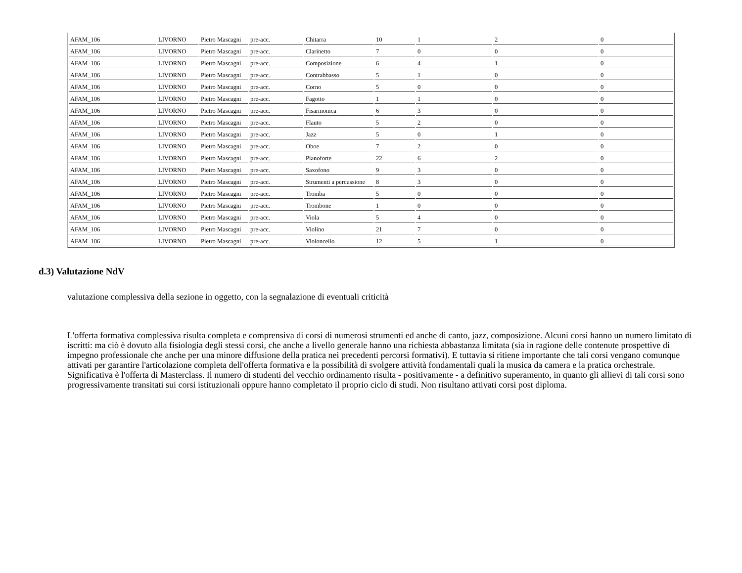| AFAM_106 | LIVORNO | Pietro Mascagni | pre-acc. | Chitarra | 10 | 1 | 2 | 0 |
| AFAM_106 | LIVORNO | Pietro Mascagni | pre-acc. | Clarinetto | 7 | 0 | 0 | 0 |
| AFAM_106 | LIVORNO | Pietro Mascagni | pre-acc. | Composizione | 6 | 4 | 1 | 0 |
| AFAM_106 | LIVORNO | Pietro Mascagni | pre-acc. | Contrabbasso | 5 | 1 | 0 | 0 |
| AFAM_106 | LIVORNO | Pietro Mascagni | pre-acc. | Corno | 5 | 0 | 0 | 0 |
| AFAM_106 | LIVORNO | Pietro Mascagni | pre-acc. | Fagotto | 1 | 1 | 0 | 0 |
| AFAM_106 | LIVORNO | Pietro Mascagni | pre-acc. | Fisarmonica | 6 | 3 | 0 | 0 |
| AFAM_106 | LIVORNO | Pietro Mascagni | pre-acc. | Flauto | 5 | 2 | 0 | 0 |
| AFAM_106 | LIVORNO | Pietro Mascagni | pre-acc. | Jazz | 5 | 0 | 1 | 0 |
| AFAM_106 | LIVORNO | Pietro Mascagni | pre-acc. | Oboe | 7 | 2 | 0 | 0 |
| AFAM_106 | LIVORNO | Pietro Mascagni | pre-acc. | Pianoforte | 22 | 6 | 2 | 0 |
| AFAM_106 | LIVORNO | Pietro Mascagni | pre-acc. | Saxofono | 9 | 3 | 0 | 0 |
| AFAM_106 | LIVORNO | Pietro Mascagni | pre-acc. | Strumenti a percussione | 8 | 3 | 0 | 0 |
| AFAM_106 | LIVORNO | Pietro Mascagni | pre-acc. | Tromba | 5 | 0 | 0 | 0 |
| AFAM_106 | LIVORNO | Pietro Mascagni | pre-acc. | Trombone | 1 | 0 | 0 | 0 |
| AFAM_106 | LIVORNO | Pietro Mascagni | pre-acc. | Viola | 5 | 4 | 0 | 0 |
| AFAM_106 | LIVORNO | Pietro Mascagni | pre-acc. | Violino | 21 | 7 | 0 | 0 |
| AFAM_106 | LIVORNO | Pietro Mascagni | pre-acc. | Violoncello | 12 | 5 | 1 | 0 |
d.3) Valutazione NdV
valutazione complessiva della sezione in oggetto, con la segnalazione di eventuali criticità
L'offerta formativa complessiva risulta completa e comprensiva di corsi di numerosi strumenti ed anche di canto, jazz, composizione. Alcuni corsi hanno un numero limitato di iscritti: ma ciò è dovuto alla fisiologia degli stessi corsi, che anche a livello generale hanno una richiesta abbastanza limitata (sia in ragione delle contenute prospettive di impegno professionale che anche per una minore diffusione della pratica nei precedenti percorsi formativi). E tuttavia si ritiene importante che tali corsi vengano comunque attivati per garantire l'articolazione completa dell'offerta formativa e la possibilità di svolgere attività fondamentali quali la musica da camera e la pratica orchestrale. Significativa è l'offerta di Masterclass. Il numero di studenti del vecchio ordinamento risulta - positivamente - a definitivo superamento, in quanto gli allievi di tali corsi sono progressivamente transitati sui corsi istituzionali oppure hanno completato il proprio ciclo di studi. Non risultano attivati corsi post diploma.